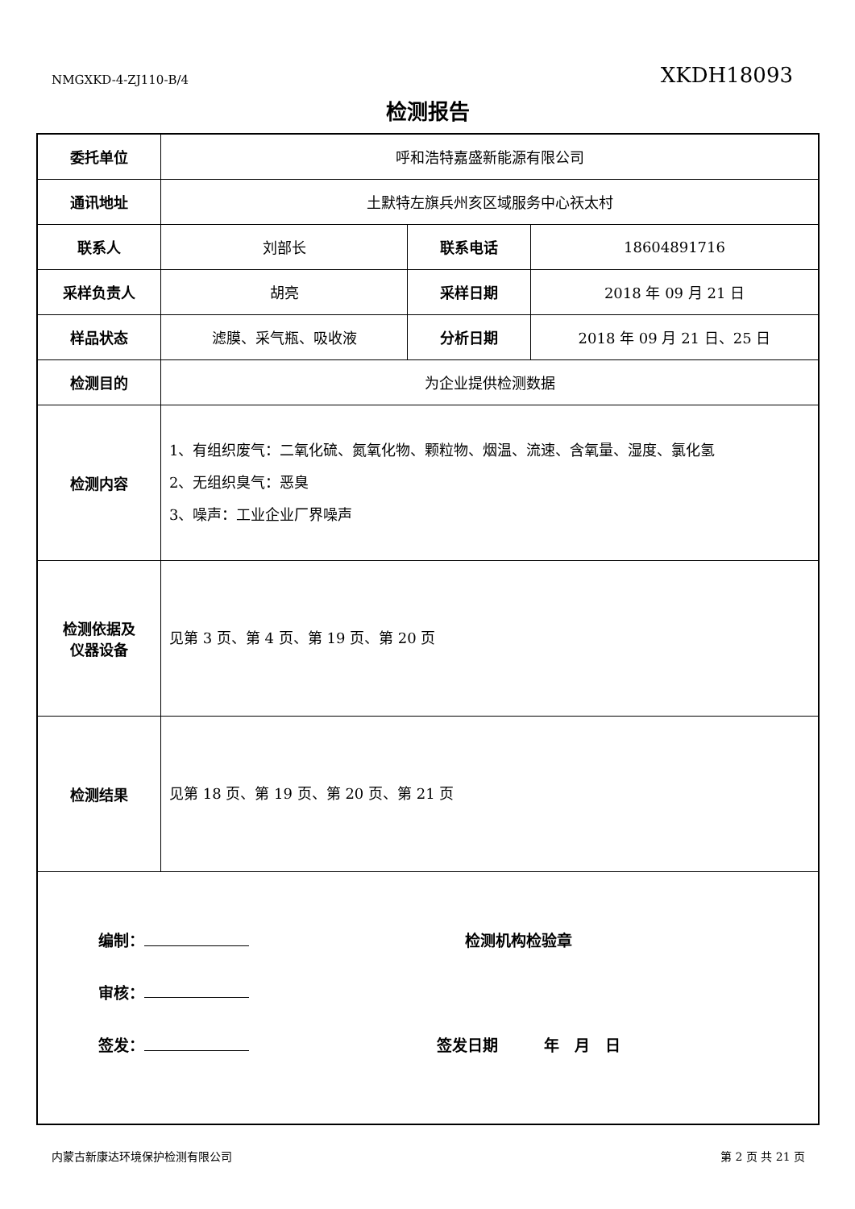NMGXKD-4-ZJ110-B/4 XKDH18093
检测报告
| 委托单位 | 呼和浩特嘉盛新能源有限公司 | | |
| 通讯地址 | 土默特左旗兵州亥区域服务中心祆太村 | | |
| 联系人 | 刘部长 | 联系电话 | 18604891716 |
| 采样负责人 | 胡亮 | 采样日期 | 2018 年 09 月 21 日 |
| 样品状态 | 滤膜、采气瓶、吸收液 | 分析日期 | 2018 年 09 月 21 日、25 日 |
| 检测目的 | 为企业提供检测数据 | | |
| 检测内容 | 1、有组织废气：二氧化硫、氮氧化物、颗粒物、烟温、流速、含氧量、湿度、氯化氢 2、无组织臭气：恶臭 3、噪声：工业企业厂界噪声 | | |
| 检测依据及 仪器设备 | 见第 3 页、第 4 页、第 19 页、第 20 页 | | |
| 检测结果 | 见第 18 页、第 19 页、第 20 页、第 21 页 | | |
| 编制： 检测机构检验章 审核： 签发： 签发日期 年 月 日 | | | |
内蒙古新康达环境保护检测有限公司 第 2 页 共 21 页